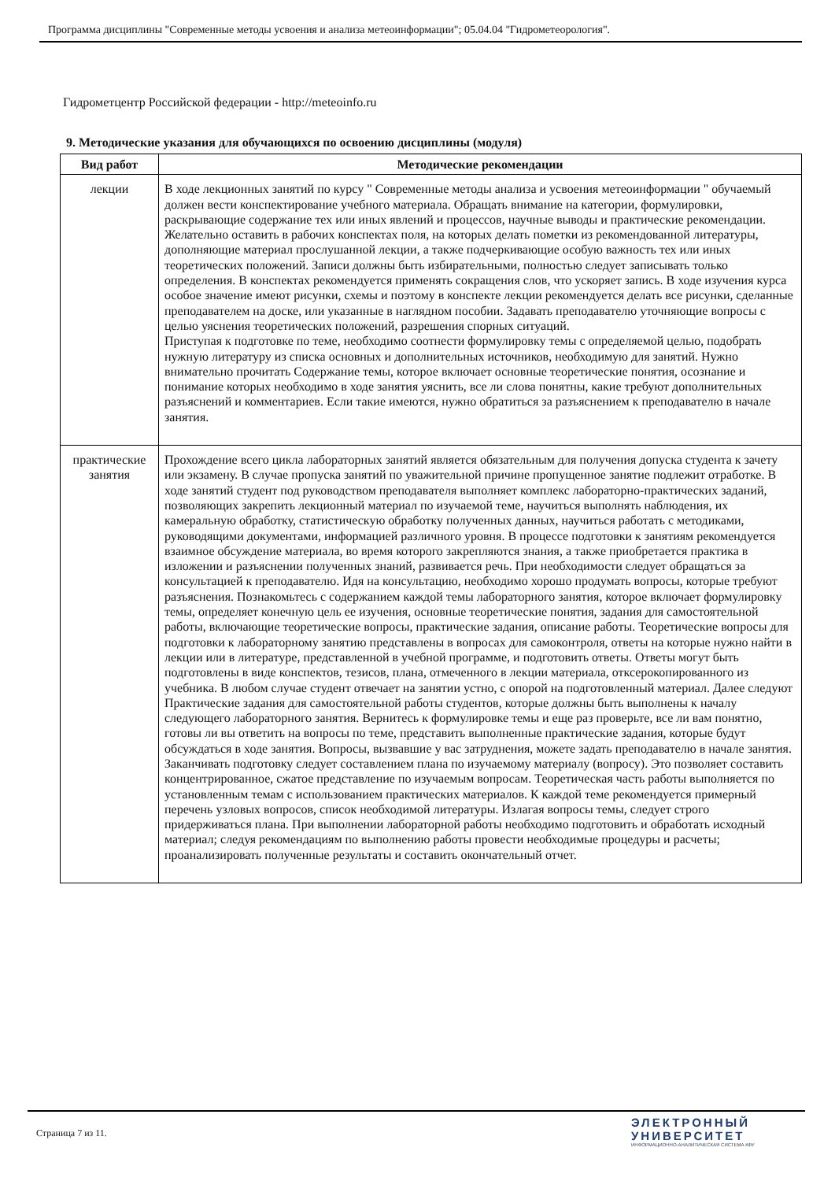Программа дисциплины "Современные методы усвоения и анализа метеоинформации"; 05.04.04 "Гидрометеорология".
Гидрометцентр Российской федерации - http://meteoinfo.ru
9. Методические указания для обучающихся по освоению дисциплины (модуля)
| Вид работ | Методические рекомендации |
| --- | --- |
| лекции | В ходе лекционных занятий по курсу " Современные методы анализа и усвоения метеоинформации " обучаемый должен вести конспектирование учебного материала. Обращать внимание на категории, формулировки, раскрывающие содержание тех или иных явлений и процессов, научные выводы и практические рекомендации. Желательно оставить в рабочих конспектах поля, на которых делать пометки из рекомендованной литературы, дополняющие материал прослушанной лекции, а также подчеркивающие особую важность тех или иных теоретических положений. Записи должны быть избирательными, полностью следует записывать только определения. В конспектах рекомендуется применять сокращения слов, что ускоряет запись. В ходе изучения курса особое значение имеют рисунки, схемы и поэтому в конспекте лекции рекомендуется делать все рисунки, сделанные преподавателем на доске, или указанные в наглядном пособии. Задавать преподавателю уточняющие вопросы с целью уяснения теоретических положений, разрешения спорных ситуаций. Приступая к подготовке по теме, необходимо соотнести формулировку темы с определяемой целью, подобрать нужную литературу из списка основных и дополнительных источников, необходимую для занятий. Нужно внимательно прочитать Содержание темы, которое включает основные теоретические понятия, осознание и понимание которых необходимо в ходе занятия уяснить, все ли слова понятны, какие требуют дополнительных разъяснений и комментариев. Если такие имеются, нужно обратиться за разъяснением к преподавателю в начале занятия. |
| практические занятия | Прохождение всего цикла лабораторных занятий является обязательным для получения допуска студента к зачету или экзамену. В случае пропуска занятий по уважительной причине пропущенное занятие подлежит отработке. В ходе занятий студент под руководством преподавателя выполняет комплекс лабораторно-практических заданий, позволяющих закрепить лекционный материал по изучаемой теме, научиться выполнять наблюдения, их камеральную обработку, статистическую обработку полученных данных, научиться работать с методиками, руководящими документами, информацией различного уровня. В процессе подготовки к занятиям рекомендуется взаимное обсуждение материала, во время которого закрепляются знания, а также приобретается практика в изложении и разъяснении полученных знаний, развивается речь. При необходимости следует обращаться за консультацией к преподавателю. Идя на консультацию, необходимо хорошо продумать вопросы, которые требуют разъяснения. Познакомьтесь с содержанием каждой темы лабораторного занятия, которое включает формулировку темы, определяет конечную цель ее изучения, основные теоретические понятия, задания для самостоятельной работы, включающие теоретические вопросы, практические задания, описание работы. Теоретические вопросы для подготовки к лабораторному занятию представлены в вопросах для самоконтроля, ответы на которые нужно найти в лекции или в литературе, представленной в учебной программе, и подготовить ответы. Ответы могут быть подготовлены в виде конспектов, тезисов, плана, отмеченного в лекции материала, отксерокопированного из учебника. В любом случае студент отвечает на занятии устно, с опорой на подготовленный материал. Далее следуют Практические задания для самостоятельной работы студентов, которые должны быть выполнены к началу следующего лабораторного занятия. Вернитесь к формулировке темы и еще раз проверьте, все ли вам понятно, готовы ли вы ответить на вопросы по теме, представить выполненные практические задания, которые будут обсуждаться в ходе занятия. Вопросы, вызвавшие у вас затруднения, можете задать преподавателю в начале занятия. Заканчивать подготовку следует составлением плана по изучаемому материалу (вопросу). Это позволяет составить концентрированное, сжатое представление по изучаемым вопросам. Теоретическая часть работы выполняется по установленным темам с использованием практических материалов. К каждой теме рекомендуется примерный перечень узловых вопросов, список необходимой литературы. Излагая вопросы темы, следует строго придерживаться плана. При выполнении лабораторной работы необходимо подготовить и обработать исходный материал; следуя рекомендациям по выполнению работы провести необходимые процедуры и расчеты; проанализировать полученные результаты и составить окончательный отчет. |
Страница 7 из 11.
ЭЛЕКТРОННЫЙ
УНИВЕРСИТЕТ
ИНФОРМАЦИОННО-АНАЛИТИЧЕСКАЯ СИСТЕМА КФУ